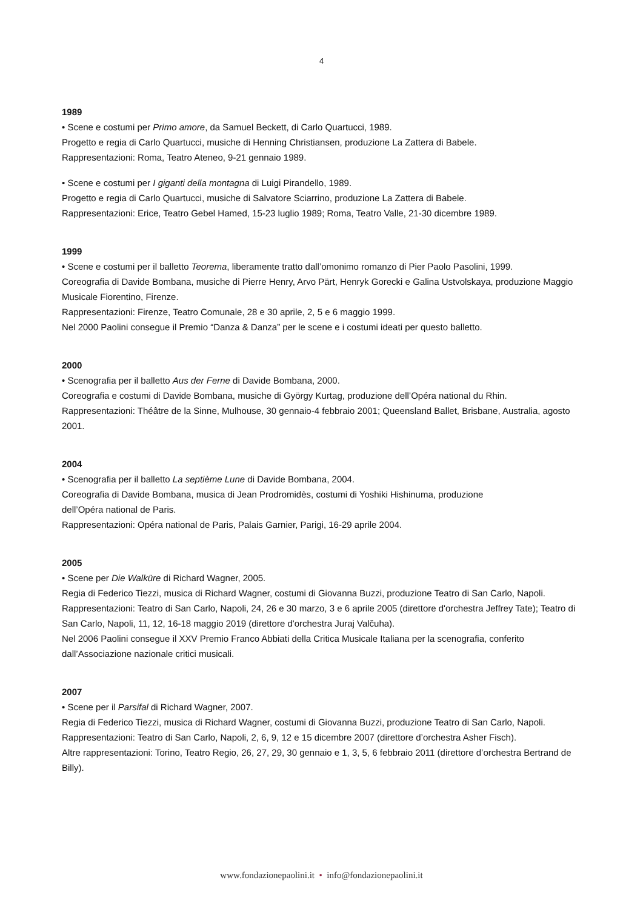4
1989
• Scene e costumi per Primo amore, da Samuel Beckett, di Carlo Quartucci, 1989.
Progetto e regia di Carlo Quartucci, musiche di Henning Christiansen, produzione La Zattera di Babele.
Rappresentazioni: Roma, Teatro Ateneo, 9-21 gennaio 1989.
• Scene e costumi per I giganti della montagna di Luigi Pirandello, 1989.
Progetto e regia di Carlo Quartucci, musiche di Salvatore Sciarrino, produzione La Zattera di Babele.
Rappresentazioni: Erice, Teatro Gebel Hamed, 15-23 luglio 1989; Roma, Teatro Valle, 21-30 dicembre 1989.
1999
• Scene e costumi per il balletto Teorema, liberamente tratto dall’omonimo romanzo di Pier Paolo Pasolini, 1999.
Coreografia di Davide Bombana, musiche di Pierre Henry, Arvo Pärt, Henryk Gorecki e Galina Ustvolskaya, produzione Maggio Musicale Fiorentino, Firenze.
Rappresentazioni: Firenze, Teatro Comunale, 28 e 30 aprile, 2, 5 e 6 maggio 1999.
Nel 2000 Paolini consegue il Premio “Danza & Danza” per le scene e i costumi ideati per questo balletto.
2000
• Scenografia per il balletto Aus der Ferne di Davide Bombana, 2000.
Coreografia e costumi di Davide Bombana, musiche di György Kurtag, produzione dell’Opéra national du Rhin.
Rappresentazioni: Théâtre de la Sinne, Mulhouse, 30 gennaio-4 febbraio 2001; Queensland Ballet, Brisbane, Australia, agosto 2001.
2004
• Scenografia per il balletto La septième Lune di Davide Bombana, 2004.
Coreografia di Davide Bombana, musica di Jean Prodromidès, costumi di Yoshiki Hishinuma, produzione
dell’Opéra national de Paris.
Rappresentazioni: Opéra national de Paris, Palais Garnier, Parigi, 16-29 aprile 2004.
2005
• Scene per Die Walküre di Richard Wagner, 2005.
Regia di Federico Tiezzi, musica di Richard Wagner, costumi di Giovanna Buzzi, produzione Teatro di San Carlo, Napoli.
Rappresentazioni: Teatro di San Carlo, Napoli, 24, 26 e 30 marzo, 3 e 6 aprile 2005 (direttore d'orchestra Jeffrey Tate); Teatro di San Carlo, Napoli, 11, 12, 16-18 maggio 2019 (direttore d'orchestra Juraj Valčuha).
Nel 2006 Paolini consegue il XXV Premio Franco Abbiati della Critica Musicale Italiana per la scenografia, conferito dall’Associazione nazionale critici musicali.
2007
• Scene per il Parsifal di Richard Wagner, 2007.
Regia di Federico Tiezzi, musica di Richard Wagner, costumi di Giovanna Buzzi, produzione Teatro di San Carlo, Napoli.
Rappresentazioni: Teatro di San Carlo, Napoli, 2, 6, 9, 12 e 15 dicembre 2007 (direttore d’orchestra Asher Fisch).
Altre rappresentazioni: Torino, Teatro Regio, 26, 27, 29, 30 gennaio e 1, 3, 5, 6 febbraio 2011 (direttore d’orchestra Bertrand de Billy).
www.fondazionepaolini.it • info@fondazionepaolini.it